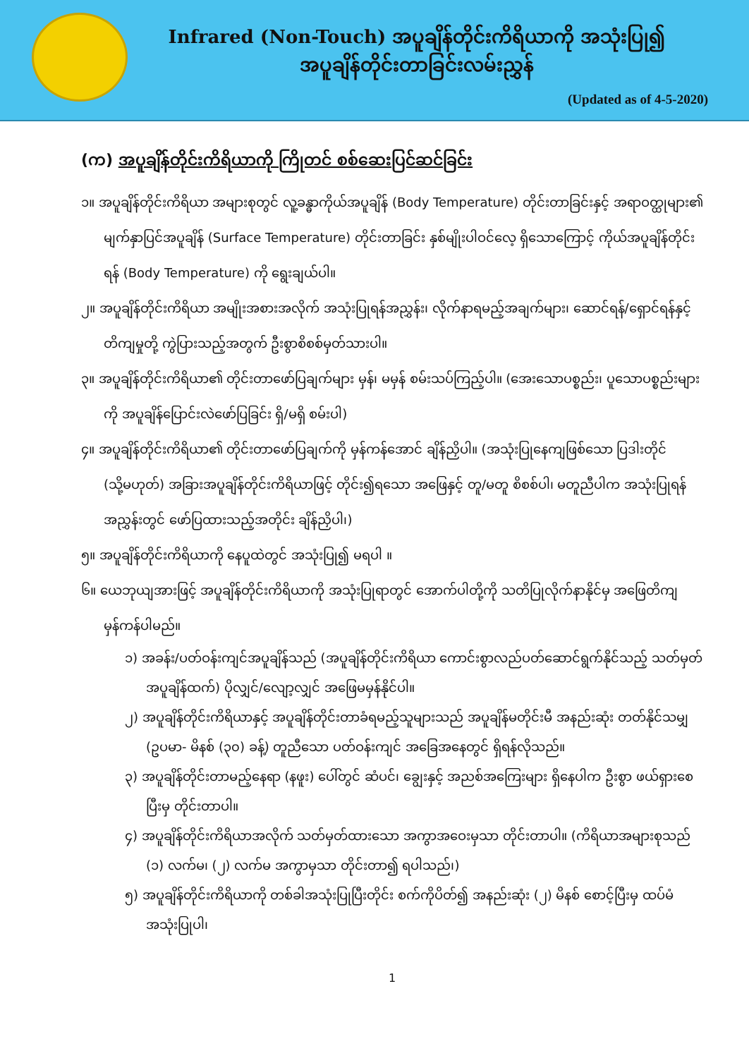Infrared (Non-Touch) အပူချိန်တိုင်းကိရိယာကို အသုံးပြု၍
အပူချိန်တိုင်းတာခြင်းလမ်းညွှန်
(Updated as of 4-5-2020)
(က) အပူချိန်တိုင်းကိရိယာကို ကြိုတင် စစ်ဆေးပြင်ဆင်ခြင်း
၁။ အပူချိန်တိုင်းကိရိယာ အများစုတွင် လူ့ခန္ဓာကိုယ်အပူချိန် (Body Temperature) တိုင်းတာခြင်းနှင့် အရာဝတ္ထုများ၏ မျက်နှာပြင်အပူချိန် (Surface Temperature) တိုင်းတာခြင်း နှစ်မျိုးပါဝင်လေ့ ရှိသောကြောင့် ကိုယ်အပူချိန်တိုင်းရန် (Body Temperature) ကို ရွေးချယ်ပါ။
၂။ အပူချိန်တိုင်းကိရိယာ အမျိုးအစားအလိုက် အသုံးပြုရန်အညွှန်း၊ လိုက်နာရမည့်အချက်များ၊ ဆောင်ရန်/ရှောင်ရန်နှင့် တိကျမှုတို့ ကွဲပြားသည့်အတွက် ဦးစွာစိစစ်မှတ်သားပါ။
၃။ အပူချိန်တိုင်းကိရိယာ၏ တိုင်းတာဖော်ပြချက်များ မှန်၊ မမှန် စမ်းသပ်ကြည့်ပါ။ (အေးသောပစ္စည်း၊ ပူသောပစ္စည်းများကို အပူချိန်ပြောင်းလဲဖော်ပြခြင်း ရှိ/မရှိ စမ်းပါ)
၄။ အပူချိန်တိုင်းကိရိယာ၏ တိုင်းတာဖော်ပြချက်ကို မှန်ကန်အောင် ချိန်ညှိပါ။ (အသုံးပြုနေကျဖြစ်သော ပြဒါးတိုင် (သို့မဟုတ်) အခြားအပူချိန်တိုင်းကိရိယာဖြင့် တိုင်း၍ရသော အဖြေနှင့် တူ/မတူ စိစစ်ပါ၊ မတူညီပါက အသုံးပြုရန် အညွှန်းတွင် ဖော်ပြထားသည့်အတိုင်း ချိန်ညှိပါ၊)
၅။ အပူချိန်တိုင်းကိရိယာကို နေပူထဲတွင် အသုံးပြု၍ မရပါ ။
၆။ ယေဘုယျအားဖြင့် အပူချိန်တိုင်းကိရိယာကို အသုံးပြုရာတွင် အောက်ပါတို့ကို သတိပြုလိုက်နာနိုင်မှ အဖြေတိကျ မှန်ကန်ပါမည်။
၁) အခန်း/ပတ်ဝန်းကျင်အပူချိန်သည် (အပူချိန်တိုင်းကိရိယာ ကောင်းစွာလည်ပတ်ဆောင်ရွက်နိုင်သည့် သတ်မှတ်အပူချိန်ထက်) ပိုလျှင်/လျော့လျှင် အဖြေမမှန်နိုင်ပါ။
၂) အပူချိန်တိုင်းကိရိယာနှင့် အပူချိန်တိုင်းတာခံရမည့်သူများသည် အပူချိန်မတိုင်းမီ အနည်းဆုံး တတ်နိုင်သမျှ (ဥပမာ- မိနစ် (၃၀) ခန့်) တူညီသော ပတ်ဝန်းကျင် အခြေအနေတွင် ရှိရန်လိုသည်။
၃) အပူချိန်တိုင်းတာမည့်နေရာ (နဖူး) ပေါ်တွင် ဆံပင်၊ ချွေးနှင့် အညစ်အကြေးများ ရှိနေပါက ဦးစွာ ဖယ်ရှားစေပြီးမှ တိုင်းတာပါ။
၄) အပူချိန်တိုင်းကိရိယာအလိုက် သတ်မှတ်ထားသော အကွာအဝေးမှသာ တိုင်းတာပါ။ (ကိရိယာအများစုသည် (၁) လက်မ၊ (၂) လက်မ အကွာမှသာ တိုင်းတာ၍ ရပါသည်၊)
၅) အပူချိန်တိုင်းကိရိယာကို တစ်ခါအသုံးပြုပြီးတိုင်း စက်ကိုပိတ်၍ အနည်းဆုံး (၂) မိနစ် စောင့်ပြီးမှ ထပ်မံအသုံးပြုပါ၊
1